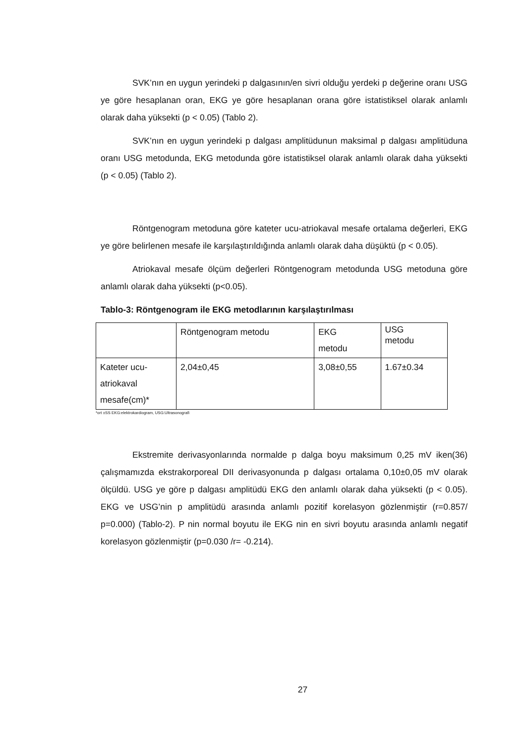SVK’nın en uygun yerindeki p dalgasının/en sivri olduğu yerdeki p değerine oranı USG ye göre hesaplanan oran, EKG ye göre hesaplanan orana göre istatistiksel olarak anlamlı olarak daha yüksekti (p < 0.05) (Tablo 2).
SVK’nın en uygun yerindeki p dalgası amplitüdunun maksimal p dalgası amplitüduna oranı USG metodunda, EKG metodunda göre istatistiksel olarak anlamlı olarak daha yüksekti (p < 0.05) (Tablo 2).
Röntgenogram metoduna göre kateter ucu-atriokaval mesafe ortalama değerleri, EKG ye göre belirlenen mesafe ile karşılaştırıldığında anlamlı olarak daha düşüktü (p < 0.05).
Atriokaval mesafe ölçüm değerleri Röntgenogram metodunda USG metoduna göre anlamlı olarak daha yüksekti (p<0.05).
Tablo-3: Röntgenogram ile EKG metodlarının karşılaştırılması
| | Röntgenogram metodu | EKG metodu | USG metodu |
| Kateter ucu-atriokaval mesafe(cm)* | 2,04±0,45 | 3,08±0,55 | 1.67±0.34 |
*ort ±SS EKG:elektrokardiogram, USG:Ultrasonografi
Ekstremite derivasyonlarında normalde p dalga boyu maksimum 0,25 mV iken(36) çalışmamızda ekstrakorporeal DII derivasyonunda p dalgası ortalama 0,10±0,05 mV olarak ölçüldü. USG ye göre p dalgası amplitüdü EKG den anlamlı olarak daha yüksekti (p < 0.05). EKG ve USG’nin p amplitüdü arasında anlamlı pozitif korelasyon gözlenmiştir (r=0.857/ p=0.000) (Tablo-2). P nin normal boyutu ile EKG nin en sivri boyutu arasında anlamlı negatif korelasyon gözlenmiştir (p=0.030 /r= -0.214).
27